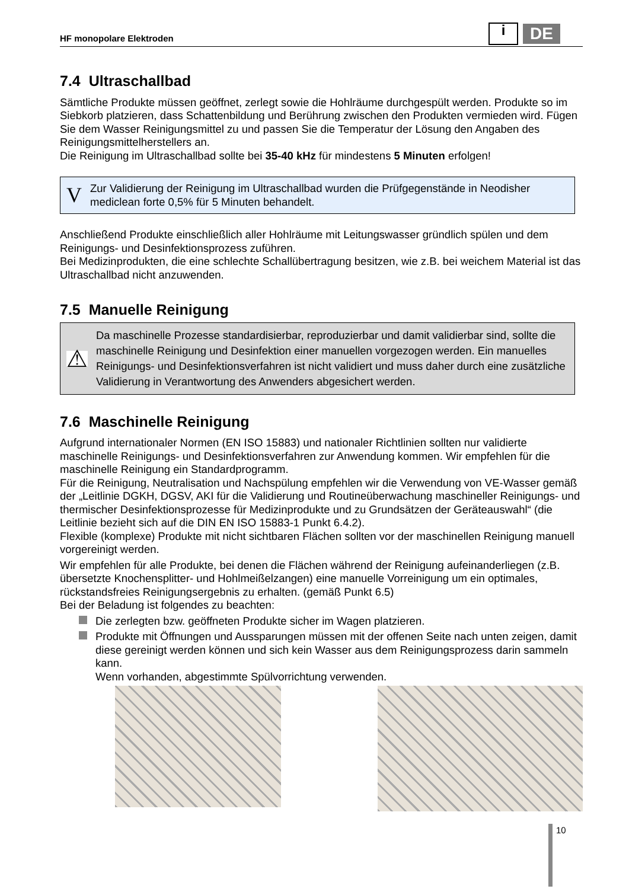HF monopolare Elektroden
i DE
7.4 Ultraschallbad
Sämtliche Produkte müssen geöffnet, zerlegt sowie die Hohlräume durchgespült werden. Produkte so im Siebkorb platzieren, dass Schattenbildung und Berührung zwischen den Produkten vermieden wird. Fügen Sie dem Wasser Reinigungsmittel zu und passen Sie die Temperatur der Lösung den Angaben des Reinigungsmittelherstellers an.
Die Reinigung im Ultraschallbad sollte bei 35-40 kHz für mindestens 5 Minuten erfolgen!
V
Zur Validierung der Reinigung im Ultraschallbad wurden die Prüfgegenstände in Neodisher mediclean forte 0,5% für 5 Minuten behandelt.
Anschließend Produkte einschließlich aller Hohlräume mit Leitungswasser gründlich spülen und dem Reinigungs- und Desinfektionsprozess zuführen.
Bei Medizinprodukten, die eine schlechte Schallübertragung besitzen, wie z.B. bei weichem Material ist das Ultraschallbad nicht anzuwenden.
7.5 Manuelle Reinigung
⚠
Da maschinelle Prozesse standardisierbar, reproduzierbar und damit validierbar sind, sollte die maschinelle Reinigung und Desinfektion einer manuellen vorgezogen werden. Ein manuelles Reinigungs- und Desinfektionsverfahren ist nicht validiert und muss daher durch eine zusätzliche Validierung in Verantwortung des Anwenders abgesichert werden.
7.6 Maschinelle Reinigung
Aufgrund internationaler Normen (EN ISO 15883) und nationaler Richtlinien sollten nur validierte maschinelle Reinigungs- und Desinfektionsverfahren zur Anwendung kommen. Wir empfehlen für die maschinelle Reinigung ein Standardprogramm.
Für die Reinigung, Neutralisation und Nachspülung empfehlen wir die Verwendung von VE-Wasser gemäß der „Leitlinie DGKH, DGSV, AKI für die Validierung und Routineüberwachung maschineller Reinigungs- und thermischer Desinfektionsprozesse für Medizinprodukte und zu Grundsätzen der Geräteauswahl“ (die Leitlinie bezieht sich auf die DIN EN ISO 15883-1 Punkt 6.4.2).
Flexible (komplexe) Produkte mit nicht sichtbaren Flächen sollten vor der maschinellen Reinigung manuell vorgereinigt werden.
Wir empfehlen für alle Produkte, bei denen die Flächen während der Reinigung aufeinanderliegen (z.B. übersetzte Knochensplitter- und Hohlmeißelzangen) eine manuelle Vorreinigung um ein optimales, rückstandsfreies Reinigungsergebnis zu erhalten. (gemäß Punkt 6.5)
Bei der Beladung ist folgendes zu beachten:
Die zerlegten bzw. geöffneten Produkte sicher im Wagen platzieren.
Produkte mit Öffnungen und Aussparungen müssen mit der offenen Seite nach unten zeigen, damit diese gereinigt werden können und sich kein Wasser aus dem Reinigungsprozess darin sammeln kann.
Wenn vorhanden, abgestimmte Spülvorrichtung verwenden.
10